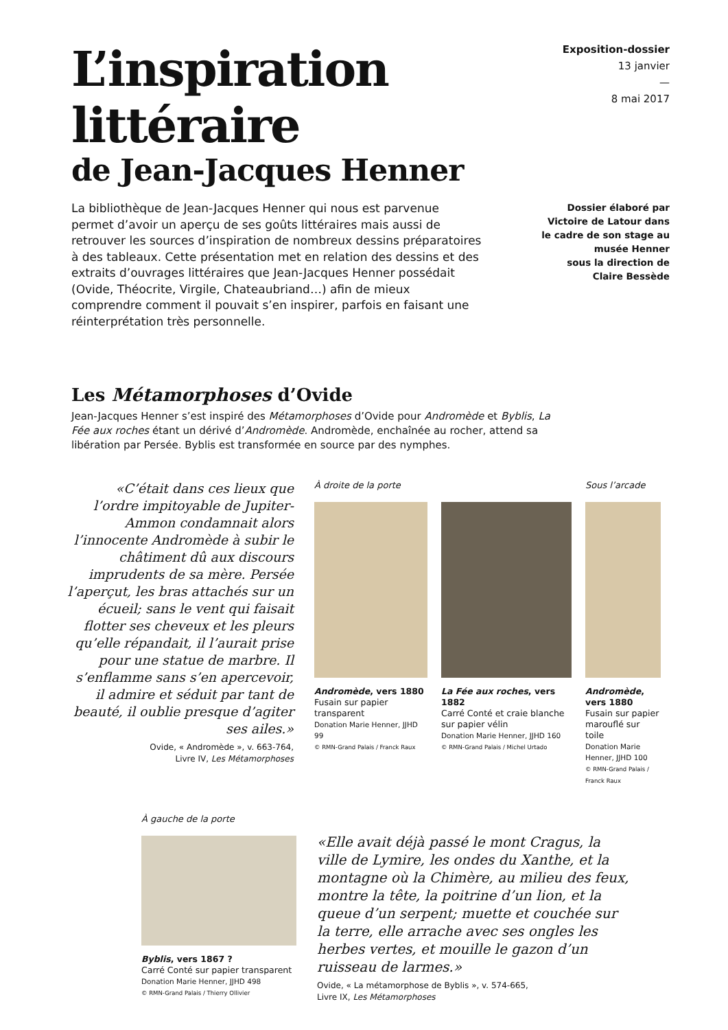L’inspiration
littéraire
de Jean-Jacques Henner
Exposition-dossier
13 janvier
—
8 mai 2017
La bibliothèque de Jean-Jacques Henner qui nous est parvenue permet d’avoir un aperçu de ses goûts littéraires mais aussi de retrouver les sources d’inspiration de nombreux dessins préparatoires à des tableaux. Cette présentation met en relation des dessins et des extraits d’ouvrages littéraires que Jean-Jacques Henner possédait (Ovide, Théocrite, Virgile, Chateaubriand…) afin de mieux comprendre comment il pouvait s’en inspirer, parfois en faisant une réinterprétation très personnelle.
Dossier élaboré par
Victoire de Latour dans
le cadre de son stage au
musée Henner
sous la direction de
Claire Bessède
Les Métamorphoses d’Ovide
Jean-Jacques Henner s’est inspiré des Métamorphoses d’Ovide pour Andromède et Byblis, La Fée aux roches étant un dérivé d’Andromède. Andromède, enchaînée au rocher, attend sa libération par Persée. Byblis est transformée en source par des nymphes.
«C’était dans ces lieux que l’ordre impitoyable de Jupiter-Ammon condamnait alors l’innocente Andromède à subir le châtiment dû aux discours imprudents de sa mère. Persée l’aperçut, les bras attachés sur un écueil; sans le vent qui faisait flotter ses cheveux et les pleurs qu’elle répandait, il l’aurait prise pour une statue de marbre. Il s’enflamme sans s’en apercevoir, il admire et séduit par tant de beauté, il oublie presque d’agiter ses ailes.»
Ovide, « Andromède », v. 663-764,
Livre IV, Les Métamorphoses
À droite de la porte
Andromède, vers 1880
Fusain sur papier transparent
Donation Marie Henner, JJHD 99
© RMN-Grand Palais / Franck Raux
La Fée aux roches, vers 1882
Carré Conté et craie blanche sur papier vélin
Donation Marie Henner, JJHD 160
© RMN-Grand Palais / Michel Urtado
Sous l’arcade
Andromède, vers 1880
Fusain sur papier marouflé sur toile
Donation Marie Henner, JJHD 100
© RMN-Grand Palais / Franck Raux
À gauche de la porte
Byblis, vers 1867 ?
Carré Conté sur papier transparent
Donation Marie Henner, JJHD 498
© RMN-Grand Palais / Thierry Ollivier
«Elle avait déjà passé le mont Cragus, la ville de Lymire, les ondes du Xanthe, et la montagne où la Chimère, au milieu des feux, montre la tête, la poitrine d’un lion, et la queue d’un serpent; muette et couchée sur la terre, elle arrache avec ses ongles les herbes vertes, et mouille le gazon d’un ruisseau de larmes.»
Ovide, « La métamorphose de Byblis », v. 574-665,
Livre IX, Les Métamorphoses